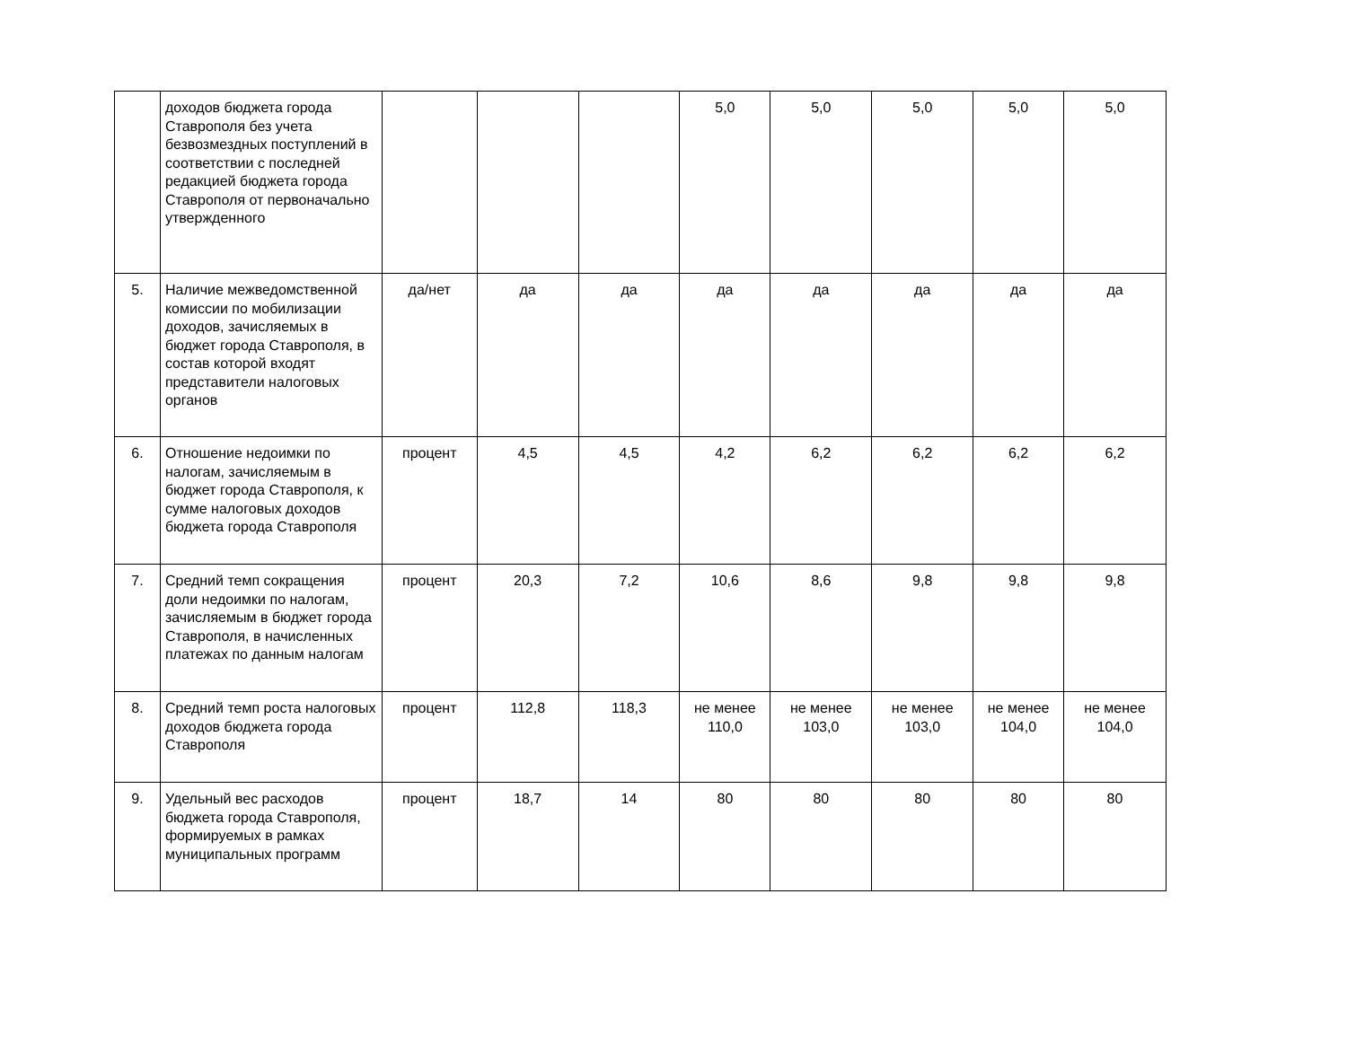| | доходов бюджета города Ставрополя без учета безвозмездных поступлений в соответствии с последней редакцией бюджета города Ставрополя от первоначально утвержденного | | | | 5,0 | 5,0 | 5,0 | 5,0 | 5,0 |
| 5. | Наличие межведомственной комиссии по мобилизации доходов, зачисляемых в бюджет города Ставрополя, в состав которой входят представители налоговых органов | да/нет | да | да | да | да | да | да | да |
| 6. | Отношение недоимки по налогам, зачисляемым в бюджет города Ставрополя, к сумме налоговых доходов бюджета города Ставрополя | процент | 4,5 | 4,5 | 4,2 | 6,2 | 6,2 | 6,2 | 6,2 |
| 7. | Средний темп сокращения доли недоимки по налогам, зачисляемым в бюджет города Ставрополя, в начисленных платежах по данным налогам | процент | 20,3 | 7,2 | 10,6 | 8,6 | 9,8 | 9,8 | 9,8 |
| 8. | Средний темп роста налоговых доходов бюджета города Ставрополя | процент | 112,8 | 118,3 | не менее 110,0 | не менее 103,0 | не менее 103,0 | не менее 104,0 | не менее 104,0 |
| 9. | Удельный вес расходов бюджета города Ставрополя, формируемых в рамках муниципальных программ | процент | 18,7 | 14 | 80 | 80 | 80 | 80 | 80 |